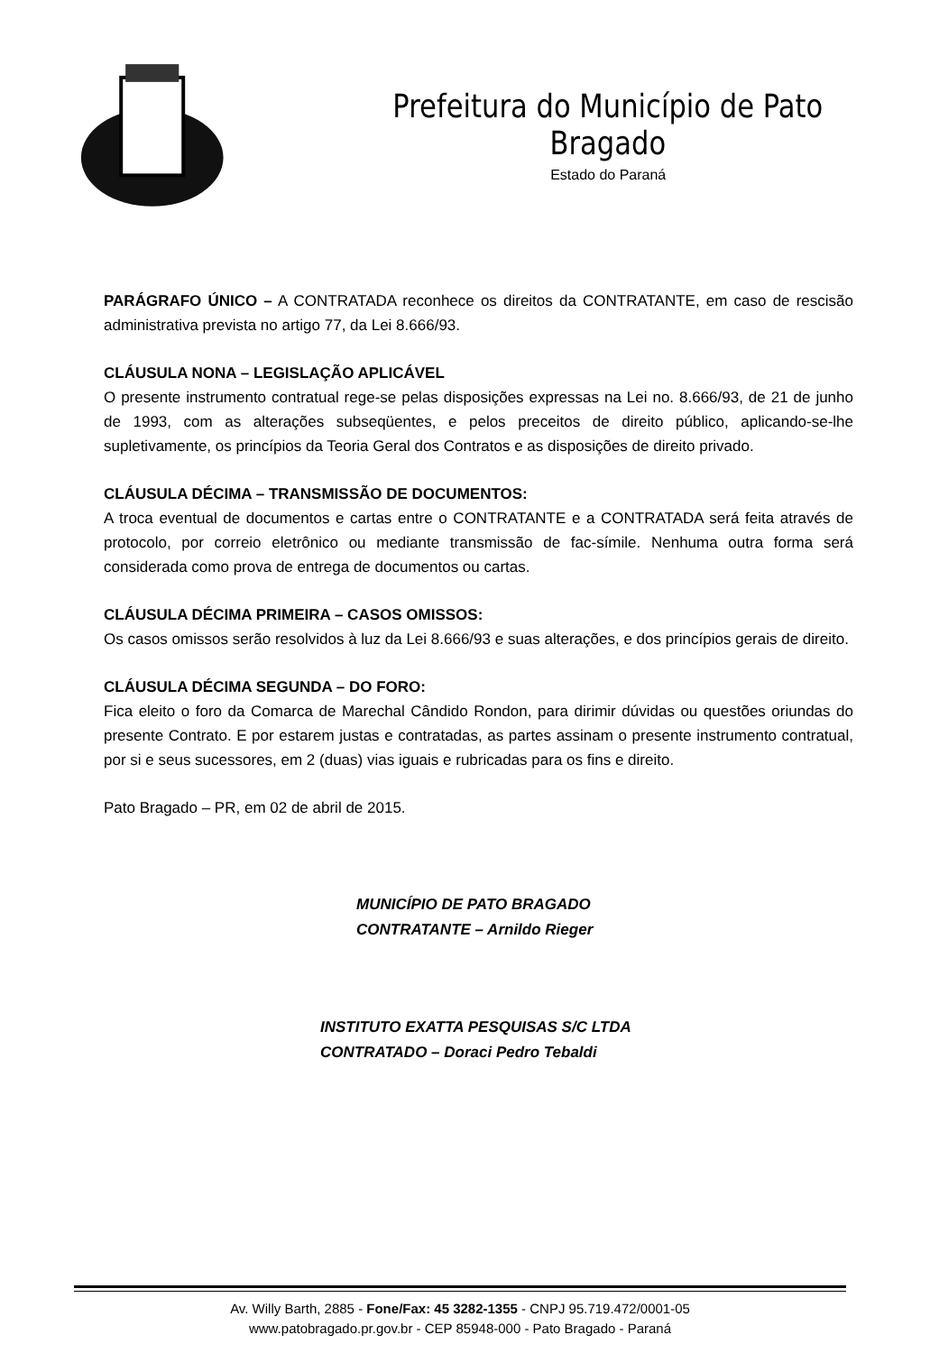Prefeitura do Município de Pato Bragado
Estado do Paraná
PARÁGRAFO ÚNICO – A CONTRATADA reconhece os direitos da CONTRATANTE, em caso de rescisão administrativa prevista no artigo 77, da Lei 8.666/93.
CLÁUSULA NONA – LEGISLAÇÃO APLICÁVEL
O presente instrumento contratual rege-se pelas disposições expressas na Lei no. 8.666/93, de 21 de junho de 1993, com as alterações subseqüentes, e pelos preceitos de direito público, aplicando-se-lhe supletivamente, os princípios da Teoria Geral dos Contratos e as disposições de direito privado.
CLÁUSULA DÉCIMA – TRANSMISSÃO DE DOCUMENTOS:
A troca eventual de documentos e cartas entre o CONTRATANTE e a CONTRATADA será feita através de protocolo, por correio eletrônico ou mediante transmissão de fac-símile. Nenhuma outra forma será considerada como prova de entrega de documentos ou cartas.
CLÁUSULA DÉCIMA PRIMEIRA – CASOS OMISSOS:
Os casos omissos serão resolvidos à luz da Lei 8.666/93 e suas alterações, e dos princípios gerais de direito.
CLÁUSULA DÉCIMA SEGUNDA – DO FORO:
Fica eleito o foro da Comarca de Marechal Cândido Rondon, para dirimir dúvidas ou questões oriundas do presente Contrato. E por estarem justas e contratadas, as partes assinam o presente instrumento contratual, por si e seus sucessores, em 2 (duas) vias iguais e rubricadas para os fins e direito.
Pato Bragado – PR, em 02 de abril de 2015.
MUNICÍPIO DE PATO BRAGADO
CONTRATANTE – Arnildo Rieger
INSTITUTO EXATTA PESQUISAS S/C LTDA
CONTRATADO – Doraci Pedro Tebaldi
Av. Willy Barth, 2885 - Fone/Fax: 45 3282-1355 - CNPJ 95.719.472/0001-05
www.patobragado.pr.gov.br - CEP 85948-000 - Pato Bragado - Paraná